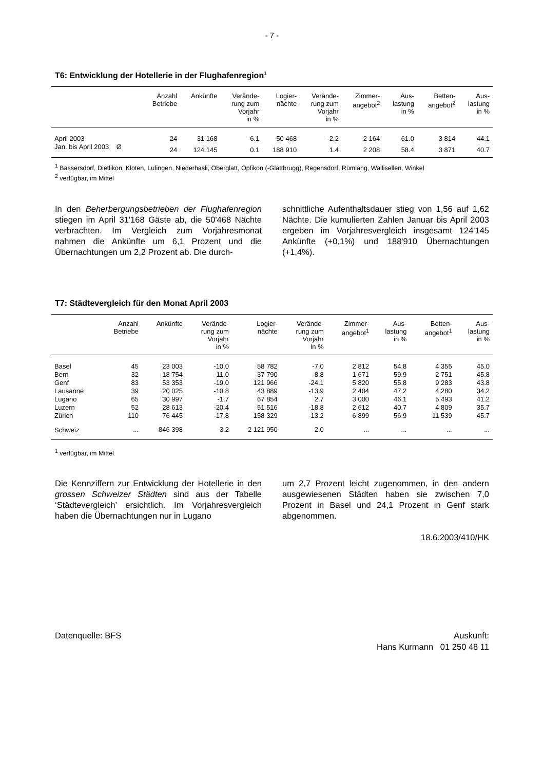- 7 -
T6: Entwicklung der Hotellerie in der Flughafenregion<sup>1</sup>
| | Anzahl Betriebe | Ankünfte | Verände- rung zum Vorjahr in % | Logier- nächte | Verände- rung zum Vorjahr in % | Zimmer- angebot<sup>2</sup> | Aus- lastung in % | Betten- angebot<sup>2</sup> | Aus- lastung in % |
| --- | --- | --- | --- | --- | --- | --- | --- | --- | --- |
| April 2003 | 24 | 31 168 | -6.1 | 50 468 | -2.2 | 2 164 | 61.0 | 3 814 | 44.1 |
| Jan. bis April 2003 Ø | 24 | 124 145 | 0.1 | 188 910 | 1.4 | 2 208 | 58.4 | 3 871 | 40.7 |
<sup>1</sup> Bassersdorf, Dietlikon, Kloten, Lufingen, Niederhasli, Oberglatt, Opfikon (-Glattbrugg), Regensdorf, Rümlang, Wallisellen, Winkel
<sup>2</sup> verfügbar, im Mittel
In den Beherbergungsbetrieben der Flughafen­region stiegen im April 31'168 Gäste ab, die 50'468 Nächte verbrachten. Im Vergleich zum Vorjahres­monat nahmen die Ankünfte um 6,1 Prozent und die Übernachtungen um 2,2 Prozent ab. Die durch-
schnittliche Aufenthaltsdauer stieg von 1,56 auf 1,62 Nächte. Die kumulierten Zahlen Januar bis April 2003 ergeben im Vorjahresvergleich ins­gesamt 124'145 Ankünfte (+0,1%) und 188'910 Übernachtungen (+1,4%).
T7: Städtevergleich für den Monat April 2003
| | Anzahl Betriebe | Ankünfte | Verände- rung zum Vorjahr in % | Logier- nächte | Verände- rung zum Vorjahr In % | Zimmer- angebot<sup>1</sup> | Aus- lastung in % | Betten- angebot<sup>1</sup> | Aus- lastung in % |
| --- | --- | --- | --- | --- | --- | --- | --- | --- | --- |
| Basel | 45 | 23 003 | -10.0 | 58 782 | -7.0 | 2 812 | 54.8 | 4 355 | 45.0 |
| Bern | 32 | 18 754 | -11.0 | 37 790 | -8.8 | 1 671 | 59.9 | 2 751 | 45.8 |
| Genf | 83 | 53 353 | -19.0 | 121 966 | -24.1 | 5 820 | 55.8 | 9 283 | 43.8 |
| Lausanne | 39 | 20 025 | -10.8 | 43 889 | -13.9 | 2 404 | 47.2 | 4 280 | 34.2 |
| Lugano | 65 | 30 997 | -1.7 | 67 854 | 2.7 | 3 000 | 46.1 | 5 493 | 41.2 |
| Luzern | 52 | 28 613 | -20.4 | 51 516 | -18.8 | 2 612 | 40.7 | 4 809 | 35.7 |
| Zürich | 110 | 76 445 | -17.8 | 158 329 | -13.2 | 6 899 | 56.9 | 11 539 | 45.7 |
| Schweiz | ... | 846 398 | -3.2 | 2 121 950 | 2.0 | ... | ... | ... | ... |
<sup>1</sup> verfügbar, im Mittel
Die Kennziffern zur Entwicklung der Hotellerie in den grossen Schweizer Städten sind aus der Ta­belle ‘Städtevergleich’ ersichtlich. Im Vorjahresver­gleich haben die Übernachtungen nur in Lugano
um 2,7 Prozent leicht zugenommen, in den andern ausgewiesenen Städten haben sie zwischen 7,0 Prozent in Basel und 24,1 Prozent in Genf stark abgenommen.
18.6.2003/410/HK
Datenquelle: BFS Auskunft:
Hans Kurmann 01 250 48 11